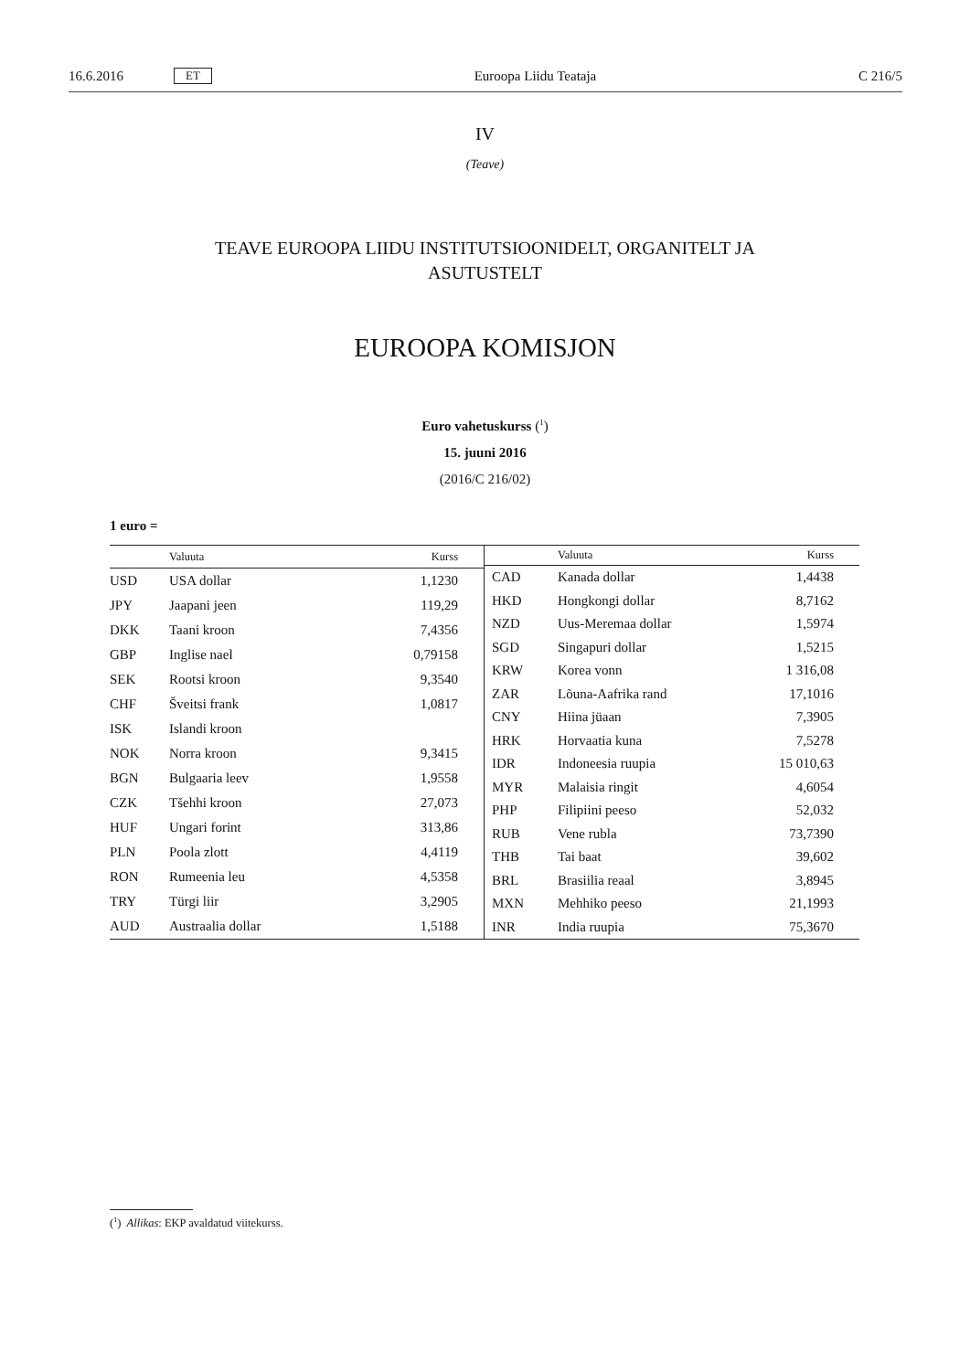16.6.2016 ET Euroopa Liidu Teataja C 216/5
IV
(Teave)
TEAVE EUROOPA LIIDU INSTITUTSIOONIDELT, ORGANITELT JA
ASUTUSTELT
EUROOPA KOMISJON
Euro vahetuskurss (<sup>1</sup>)
15. juuni 2016
(2016/C 216/02)
1 euro =
| | Valuuta | Kurss |
| --- | --- | --- |
| USD | USA dollar | 1,1230 |
| JPY | Jaapani jeen | 119,29 |
| DKK | Taani kroon | 7,4356 |
| GBP | Inglise nael | 0,79158 |
| SEK | Rootsi kroon | 9,3540 |
| CHF | Šveitsi frank | 1,0817 |
| ISK | Islandi kroon | |
| NOK | Norra kroon | 9,3415 |
| BGN | Bulgaaria leev | 1,9558 |
| CZK | Tšehhi kroon | 27,073 |
| HUF | Ungari forint | 313,86 |
| PLN | Poola zlott | 4,4119 |
| RON | Rumeenia leu | 4,5358 |
| TRY | Türgi liir | 3,2905 |
| AUD | Austraalia dollar | 1,5188 |
| | Valuuta | Kurss |
| --- | --- | --- |
| CAD | Kanada dollar | 1,4438 |
| HKD | Hongkongi dollar | 8,7162 |
| NZD | Uus-Meremaa dollar | 1,5974 |
| SGD | Singapuri dollar | 1,5215 |
| KRW | Korea vonn | 1 316,08 |
| ZAR | Lõuna-Aafrika rand | 17,1016 |
| CNY | Hiina jüaan | 7,3905 |
| HRK | Horvaatia kuna | 7,5278 |
| IDR | Indoneesia ruupia | 15 010,63 |
| MYR | Malaisia ringit | 4,6054 |
| PHP | Filipiini peeso | 52,032 |
| RUB | Vene rubla | 73,7390 |
| THB | Tai baat | 39,602 |
| BRL | Brasiilia reaal | 3,8945 |
| MXN | Mehhiko peeso | 21,1993 |
| INR | India ruupia | 75,3670 |
(<sup>1</sup>) Allikas: EKP avaldatud viitekurss.